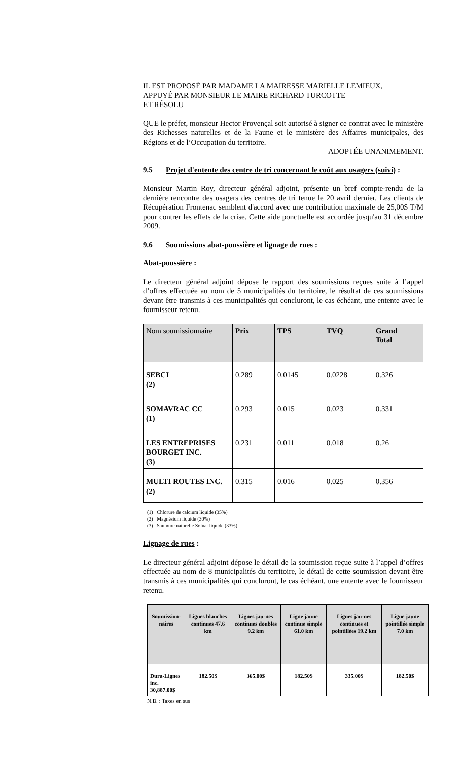IL EST PROPOSÉ PAR MADAME LA MAIRESSE MARIELLE LEMIEUX,
APPUYÉ PAR MONSIEUR LE MAIRE RICHARD TURCOTTE
ET RÉSOLU
QUE le préfet, monsieur Hector Provençal soit autorisé à signer ce contrat avec le ministère des Richesses naturelles et de la Faune et le ministère des Affaires municipales, des Régions et de l’Occupation du territoire.
ADOPTÉE UNANIMEMENT.
9.5 Projet d'entente des centre de tri concernant le coût aux usagers (suivi) :
Monsieur Martin Roy, directeur général adjoint, présente un bref compte-rendu de la dernière rencontre des usagers des centres de tri tenue le 20 avril dernier. Les clients de Récupération Frontenac semblent d'accord avec une contribution maximale de 25,00$ T/M pour contrer les effets de la crise. Cette aide ponctuelle est accordée jusqu'au 31 décembre 2009.
9.6 Soumissions abat-poussière et lignage de rues :
Abat-poussière :
Le directeur général adjoint dépose le rapport des soumissions reçues suite à l’appel d’offres effectuée au nom de 5 municipalités du territoire, le résultat de ces soumissions devant être transmis à ces municipalités qui concluront, le cas échéant, une entente avec le fournisseur retenu.
| Nom soumissionnaire | Prix | TPS | TVQ | Grand Total |
| --- | --- | --- | --- | --- |
| SEBCI (2) | 0.289 | 0.0145 | 0.0228 | 0.326 |
| SOMAVRAC CC (1) | 0.293 | 0.015 | 0.023 | 0.331 |
| LES ENTREPRISES BOURGET INC. (3) | 0.231 | 0.011 | 0.018 | 0.26 |
| MULTI ROUTES INC. (2) | 0.315 | 0.016 | 0.025 | 0.356 |
(1) Chlorure de calcium liquide (35%)
(2) Magnésium liquide (30%)
(3) Saumure naturelle Solnat liquide (33%)
Lignage de rues :
Le directeur général adjoint dépose le détail de la soumission reçue suite à l’appel d’offres effectuée au nom de 8 municipalités du territoire, le détail de cette soumission devant être transmis à ces municipalités qui concluront, le cas échéant, une entente avec le fournisseur retenu.
| Soumission- naires | Lignes blanches continues 47,6 km | Lignes jau-nes continues doubles 9.2 km | Ligne jaune continue simple 61.0 km | Lignes jau-nes continues et pointillées 19.2 km | Ligne jaune pointillée simple 7.0 km |
| --- | --- | --- | --- | --- | --- |
| Dura-Lignes inc. 30,887.00$ | 182.50$ | 365.00$ | 182.50$ | 335.00$ | 182.50$ |
N.B. : Taxes en sus